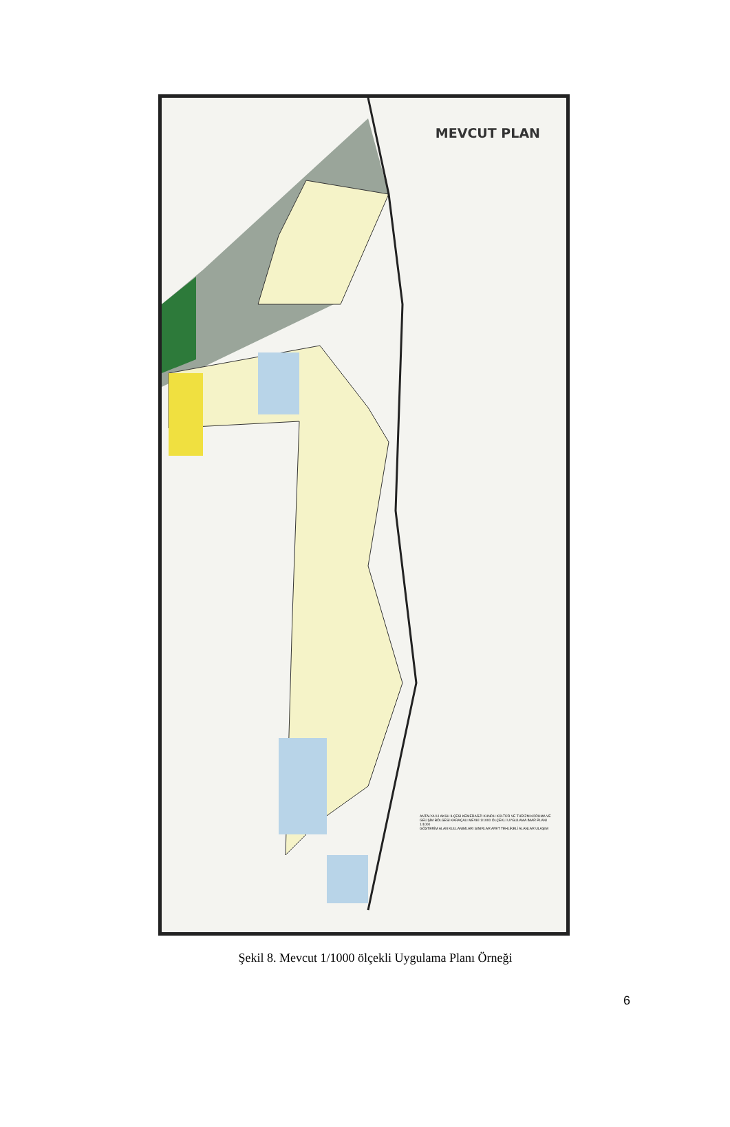MEVCUT PLAN
ANTALYA İLİ AKSU İLÇESİ KEMERAĞZI KUNDU KÜLTÜR VE TURİZM KORUMA VE GELİŞİM BÖLGESİ KARAÇALI MEVKİ 1/1000 ÖLÇEKLİ UYGULAMA İMAR PLANI 1/1000
GÖSTERİM ALAN KULLANIMLARI SINIRLAR AFET TEHLİKELİ ALANLAR ULAŞIM
Şekil 8. Mevcut 1/1000 ölçekli Uygulama Planı Örneği
6